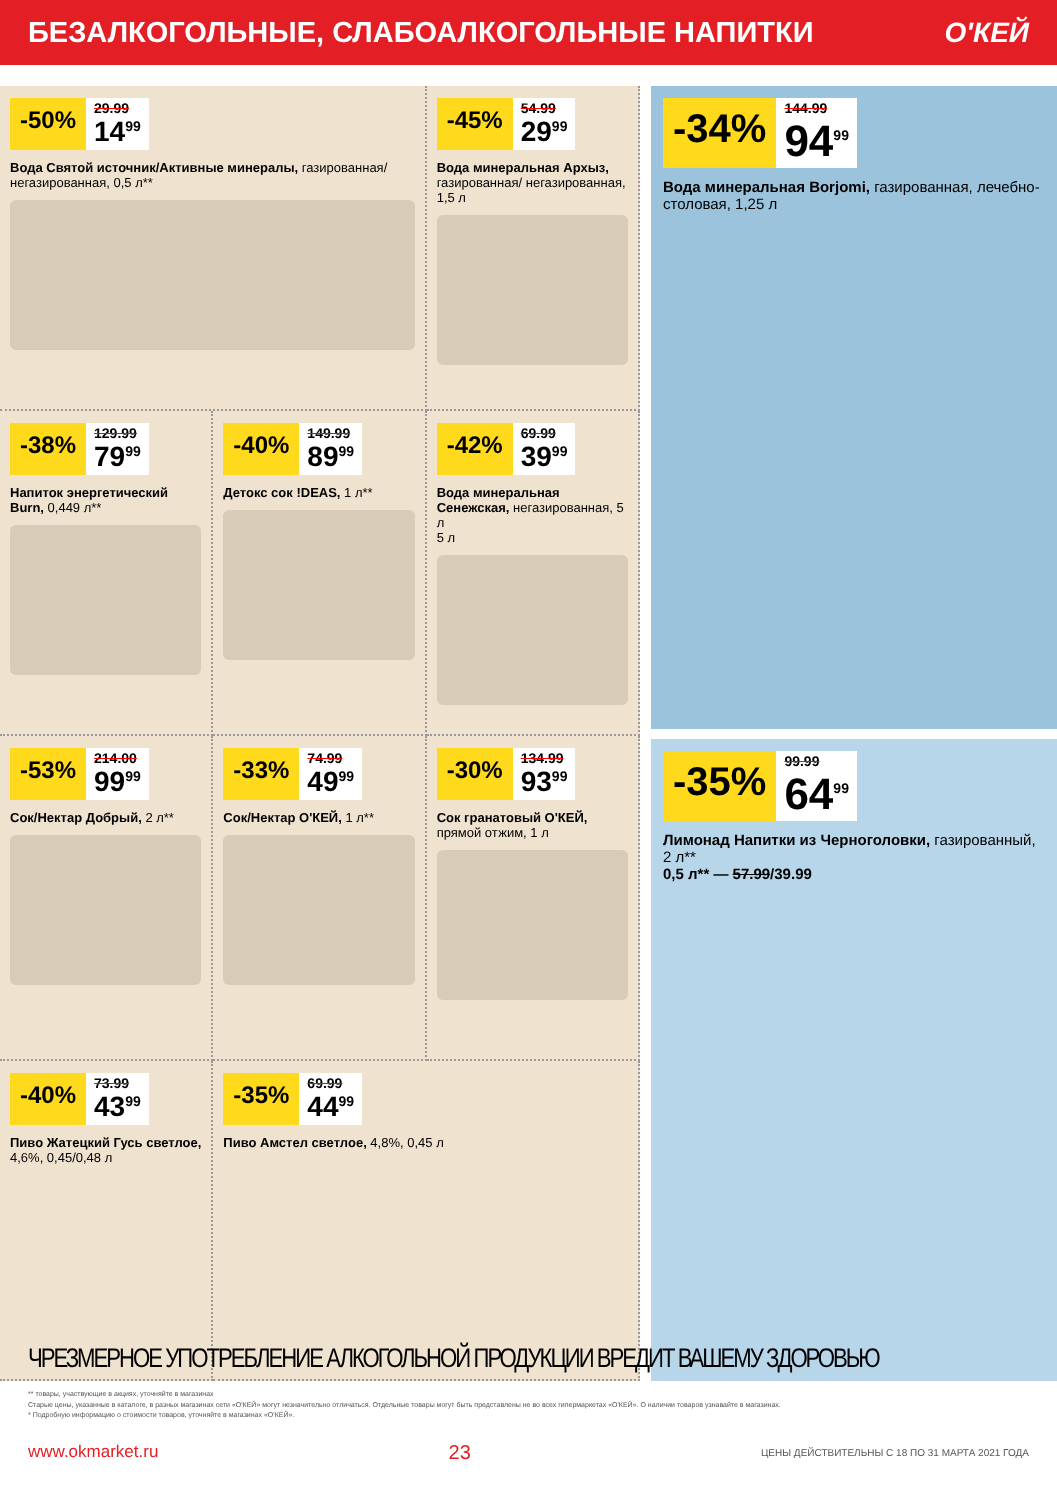БЕЗАЛКОГОЛЬНЫЕ, СЛАБОАЛКОГОЛЬНЫЕ НАПИТКИ
О'КЕЙ
-50%
29.99
14<sup>99</sup>
Вода Святой источник/Активные минералы, газированная/ негазированная, 0,5 л**
-45%
54.99
29<sup>99</sup>
Вода минеральная Архыз, газированная/ негазированная, 1,5 л
-38%
129.99
79<sup>99</sup>
Напиток энергетический Burn, 0,449 л**
-40%
149.99
89<sup>99</sup>
Детокс сок !DEAS, 1 л**
-42%
69.99
39<sup>99</sup>
Вода минеральная Сенежская, негазированная, 5 л
5 л
-53%
214.00
99<sup>99</sup>
Сок/Нектар Добрый, 2 л**
-33%
74.99
49<sup>99</sup>
Сок/Нектар О'КЕЙ, 1 л**
-30%
134.99
93<sup>99</sup>
Сок гранатовый О'КЕЙ, прямой отжим, 1 л
-40%
73.99
43<sup>99</sup>
Пиво Жатецкий Гусь светлое, 4,6%, 0,45/0,48 л
-35%
69.99
44<sup>99</sup>
Пиво Амстел светлое, 4,8%, 0,45 л
-34%
144.99
94<sup>99</sup>
Вода минеральная Borjomi, газированная, лечебно-столовая, 1,25 л
-35%
99.99
64<sup>99</sup>
Лимонад Напитки из Черноголовки, газированный, 2 л**
0,5 л** — 57.99/39.99
ЧРЕЗМЕРНОЕ УПОТРЕБЛЕНИЕ АЛКОГОЛЬНОЙ ПРОДУКЦИИ ВРЕДИТ ВАШЕМУ ЗДОРОВЬЮ
** товары, участвующие в акциях, уточняйте в магазинах
Старые цены, указанные в каталоге, в разных магазинах сети «О'КЕЙ» могут незначительно отличаться. Отдельные товары могут быть представлены не во всех гипермаркетах «О'КЕЙ». О наличии товаров узнавайте в магазинах.
* Подробную информацию о стоимости товаров, уточняйте в магазинах «О'КЕЙ».
www.okmarket.ru 23 ЦЕНЫ ДЕЙСТВИТЕЛЬНЫ С 18 ПО 31 МАРТА 2021 ГОДА